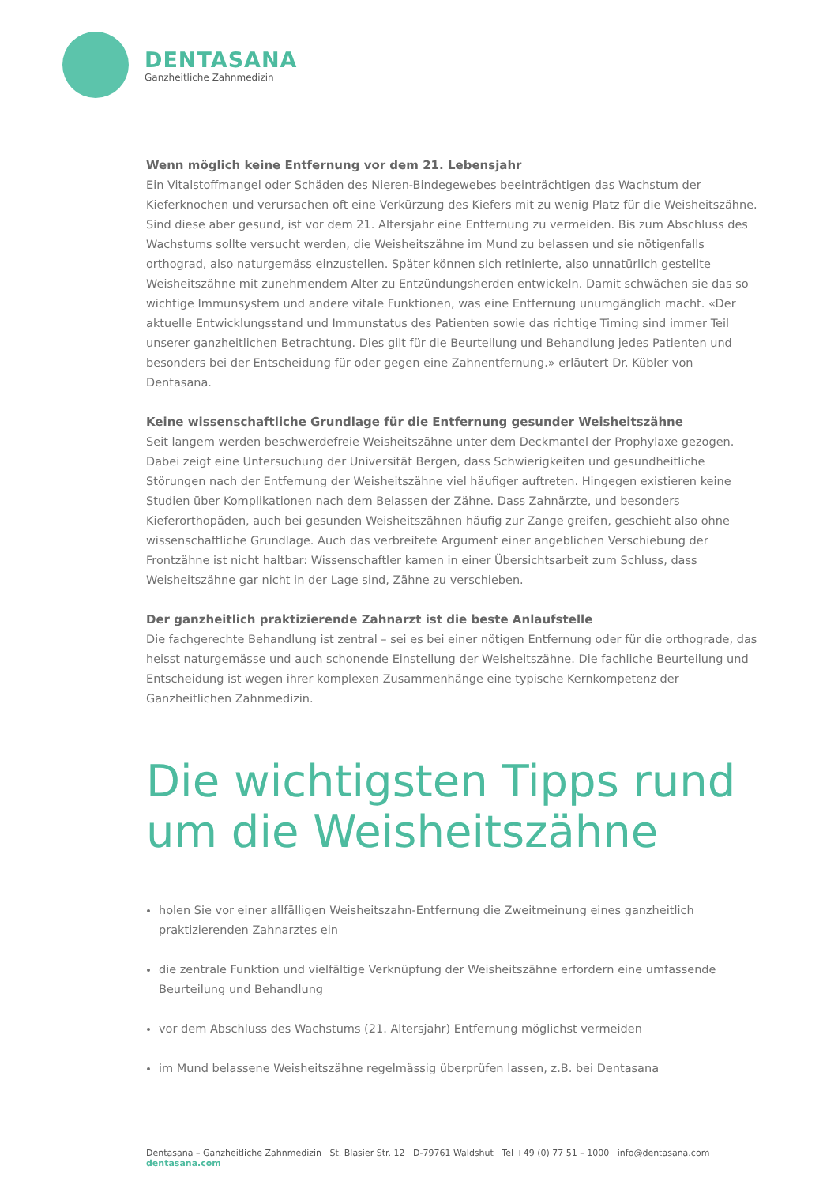DENTASANA
Ganzheitliche Zahnmedizin
Wenn möglich keine Entfernung vor dem 21. Lebensjahr
Ein Vitalstoffmangel oder Schäden des Nieren-Bindegewebes beeinträchtigen das Wachstum der Kieferknochen und verursachen oft eine Verkürzung des Kiefers mit zu wenig Platz für die Weisheitszähne. Sind diese aber gesund, ist vor dem 21. Altersjahr eine Entfernung zu vermeiden. Bis zum Abschluss des Wachstums sollte versucht werden, die Weisheitszähne im Mund zu belassen und sie nötigenfalls orthograd, also naturgemäss einzustellen. Später können sich retinierte, also unnatürlich gestellte Weisheitszähne mit zunehmendem Alter zu Entzündungsherden entwickeln. Damit schwächen sie das so wichtige Immunsystem und andere vitale Funktionen, was eine Entfernung unumgänglich macht. «Der aktuelle Entwicklungsstand und Immunstatus des Patienten sowie das richtige Timing sind immer Teil unserer ganzheitlichen Betrachtung. Dies gilt für die Beurteilung und Behandlung jedes Patienten und besonders bei der Entscheidung für oder gegen eine Zahnentfernung.» erläutert Dr. Kübler von Dentasana.
Keine wissenschaftliche Grundlage für die Entfernung gesunder Weisheitszähne
Seit langem werden beschwerdefreie Weisheitszähne unter dem Deckmantel der Prophylaxe gezogen. Dabei zeigt eine Untersuchung der Universität Bergen, dass Schwierigkeiten und gesundheitliche Störungen nach der Entfernung der Weisheitszähne viel häufiger auftreten. Hingegen existieren keine Studien über Komplikationen nach dem Belassen der Zähne. Dass Zahnärzte, und besonders Kieferorthopäden, auch bei gesunden Weisheitszähnen häufig zur Zange greifen, geschieht also ohne wissenschaftliche Grundlage. Auch das verbreitete Argument einer angeblichen Verschiebung der Frontzähne ist nicht haltbar: Wissenschaftler kamen in einer Übersichtsarbeit zum Schluss, dass Weisheitszähne gar nicht in der Lage sind, Zähne zu verschieben.
Der ganzheitlich praktizierende Zahnarzt ist die beste Anlaufstelle
Die fachgerechte Behandlung ist zentral – sei es bei einer nötigen Entfernung oder für die orthograde, das heisst naturgemässe und auch schonende Einstellung der Weisheitszähne. Die fachliche Beurteilung und Entscheidung ist wegen ihrer komplexen Zusammenhänge eine typische Kernkompetenz der Ganzheitlichen Zahnmedizin.
Die wichtigsten Tipps rund
um die Weisheitszähne
holen Sie vor einer allfälligen Weisheitszahn-Entfernung die Zweitmeinung eines ganzheitlich praktizierenden Zahnarztes ein
die zentrale Funktion und vielfältige Verknüpfung der Weisheitszähne erfordern eine umfassende Beurteilung und Behandlung
vor dem Abschluss des Wachstums (21. Altersjahr) Entfernung möglichst vermeiden
im Mund belassene Weisheitszähne regelmässig überprüfen lassen, z.B. bei Dentasana
Dentasana – Ganzheitliche Zahnmedizin St. Blasier Str. 12 D-79761 Waldshut Tel +49 (0) 77 51 – 1000 info@dentasana.com dentasana.com